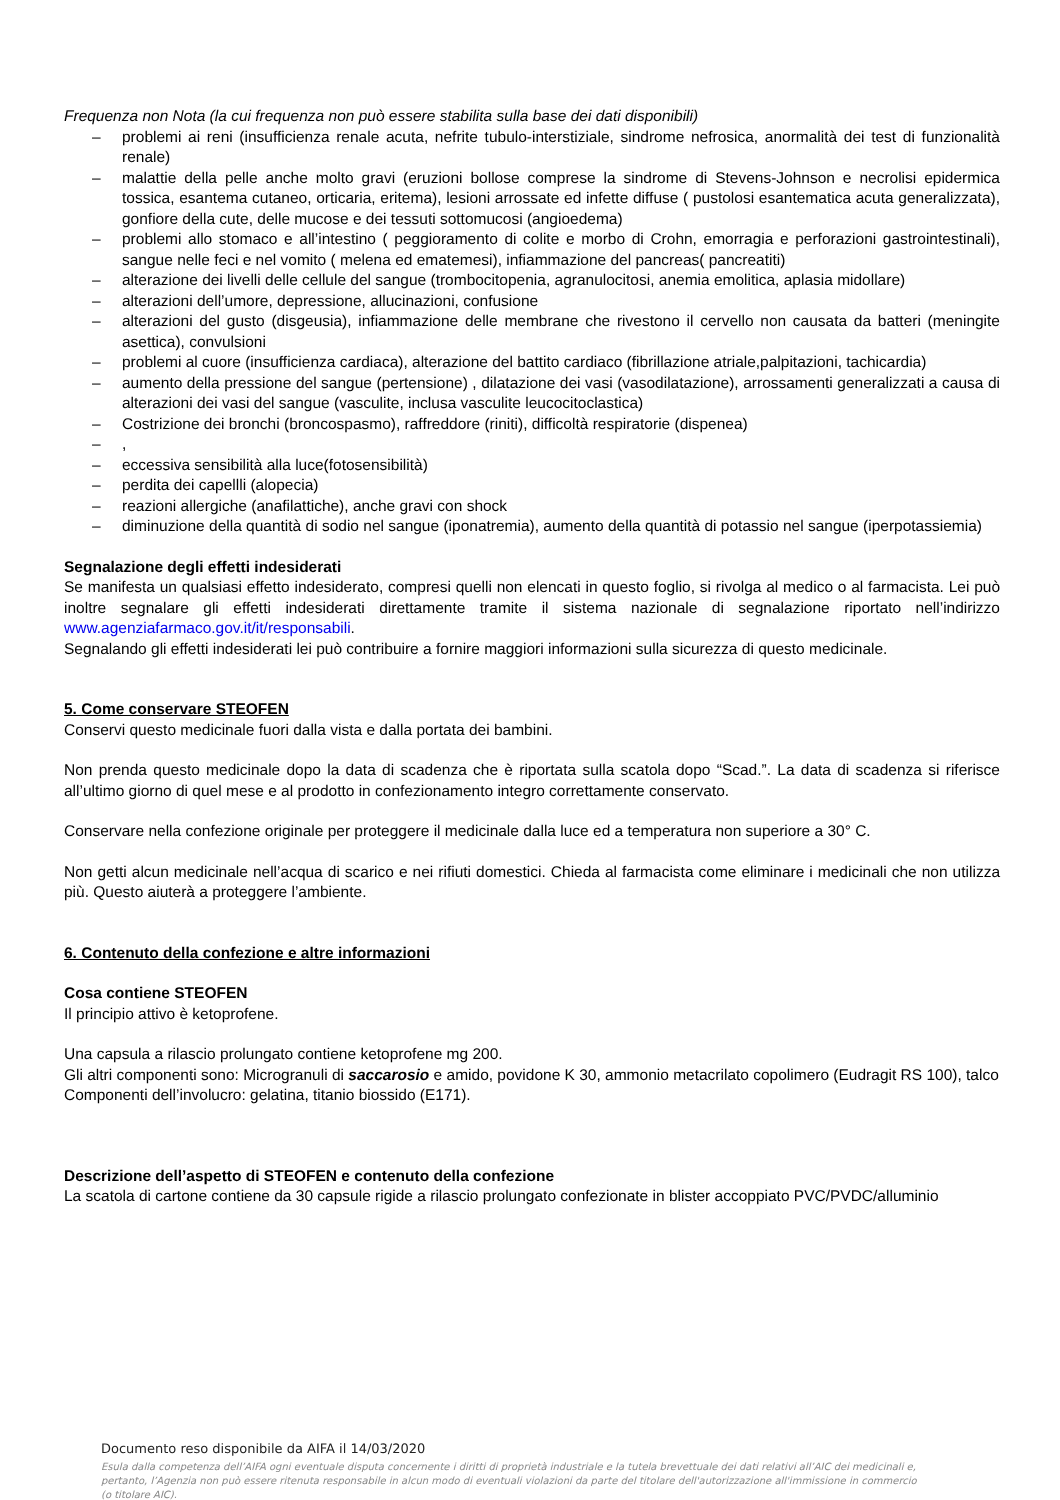Frequenza non Nota (la cui frequenza non può essere stabilita sulla base dei dati disponibili)
– problemi ai reni (insufficienza renale acuta, nefrite tubulo-interstiziale, sindrome nefrosica, anormalità dei test di funzionalità renale)
– malattie della pelle anche molto gravi (eruzioni bollose comprese la sindrome di Stevens-Johnson e necrolisi epidermica tossica, esantema cutaneo, orticaria, eritema), lesioni arrossate ed infette diffuse ( pustolosi esantematica acuta generalizzata), gonfiore della cute, delle mucose e dei tessuti sottomucosi (angioedema)
– problemi allo stomaco e all’intestino ( peggioramento di colite e morbo di Crohn, emorragia e perforazioni gastrointestinali), sangue nelle feci e nel vomito ( melena ed ematemesi), infiammazione del pancreas( pancreatiti)
– alterazione dei livelli delle cellule del sangue (trombocitopenia, agranulocitosi, anemia emolitica, aplasia midollare)
– alterazioni dell’umore, depressione, allucinazioni, confusione
– alterazioni del gusto (disgeusia), infiammazione delle membrane che rivestono il cervello non causata da batteri (meningite asettica), convulsioni
– problemi al cuore (insufficienza cardiaca), alterazione del battito cardiaco (fibrillazione atriale,palpitazioni, tachicardia)
– aumento della pressione del sangue (pertensione) , dilatazione dei vasi (vasodilatazione), arrossamenti generalizzati a causa di alterazioni dei vasi del sangue (vasculite, inclusa vasculite leucocitoclastica)
– Costrizione dei bronchi (broncospasmo), raffreddore (riniti), difficoltà respiratorie (dispenea)
–,
– eccessiva sensibilità alla luce(fotosensibilità)
– perdita dei capellli (alopecia)
– reazioni allergiche (anafilattiche), anche gravi con shock
– diminuzione della quantità di sodio nel sangue (iponatremia), aumento della quantità di potassio nel sangue (iperpotassiemia)
Segnalazione degli effetti indesiderati
Se manifesta un qualsiasi effetto indesiderato, compresi quelli non elencati in questo foglio, si rivolga al medico o al farmacista. Lei può inoltre segnalare gli effetti indesiderati direttamente tramite il sistema nazionale di segnalazione riportato nell’indirizzo www.agenziafarmaco.gov.it/it/responsabili.
Segnalando gli effetti indesiderati lei può contribuire a fornire maggiori informazioni sulla sicurezza di questo medicinale.
5. Come conservare STEOFEN
Conservi questo medicinale fuori dalla vista e dalla portata dei bambini.
Non prenda questo medicinale dopo la data di scadenza che è riportata sulla scatola dopo “Scad.”. La data di scadenza si riferisce all’ultimo giorno di quel mese e al prodotto in confezionamento integro correttamente conservato.
Conservare nella confezione originale per proteggere il medicinale dalla luce ed a temperatura non superiore a 30° C.
Non getti alcun medicinale nell’acqua di scarico e nei rifiuti domestici. Chieda al farmacista come eliminare i medicinali che non utilizza più. Questo aiuterà a proteggere l’ambiente.
6. Contenuto della confezione e altre informazioni
Cosa contiene STEOFEN
Il principio attivo è ketoprofene.
Una capsula a rilascio prolungato contiene ketoprofene mg 200.
Gli altri componenti sono: Microgranuli di saccarosio e amido, povidone K 30, ammonio metacrilato copolimero (Eudragit RS 100), talco
Componenti dell’involucro: gelatina, titanio biossido (E171).
Descrizione dell’aspetto di STEOFEN e contenuto della confezione
La scatola di cartone contiene da 30 capsule rigide a rilascio prolungato confezionate in blister accoppiato PVC/PVDC/alluminio
Documento reso disponibile da AIFA il 14/03/2020
Esula dalla competenza dell’AIFA ogni eventuale disputa concernente i diritti di proprietà industriale e la tutela brevettuale dei dati relativi all’AIC dei medicinali e, pertanto, l’Agenzia non può essere ritenuta responsabile in alcun modo di eventuali violazioni da parte del titolare dell'autorizzazione all'immissione in commercio (o titolare AIC).